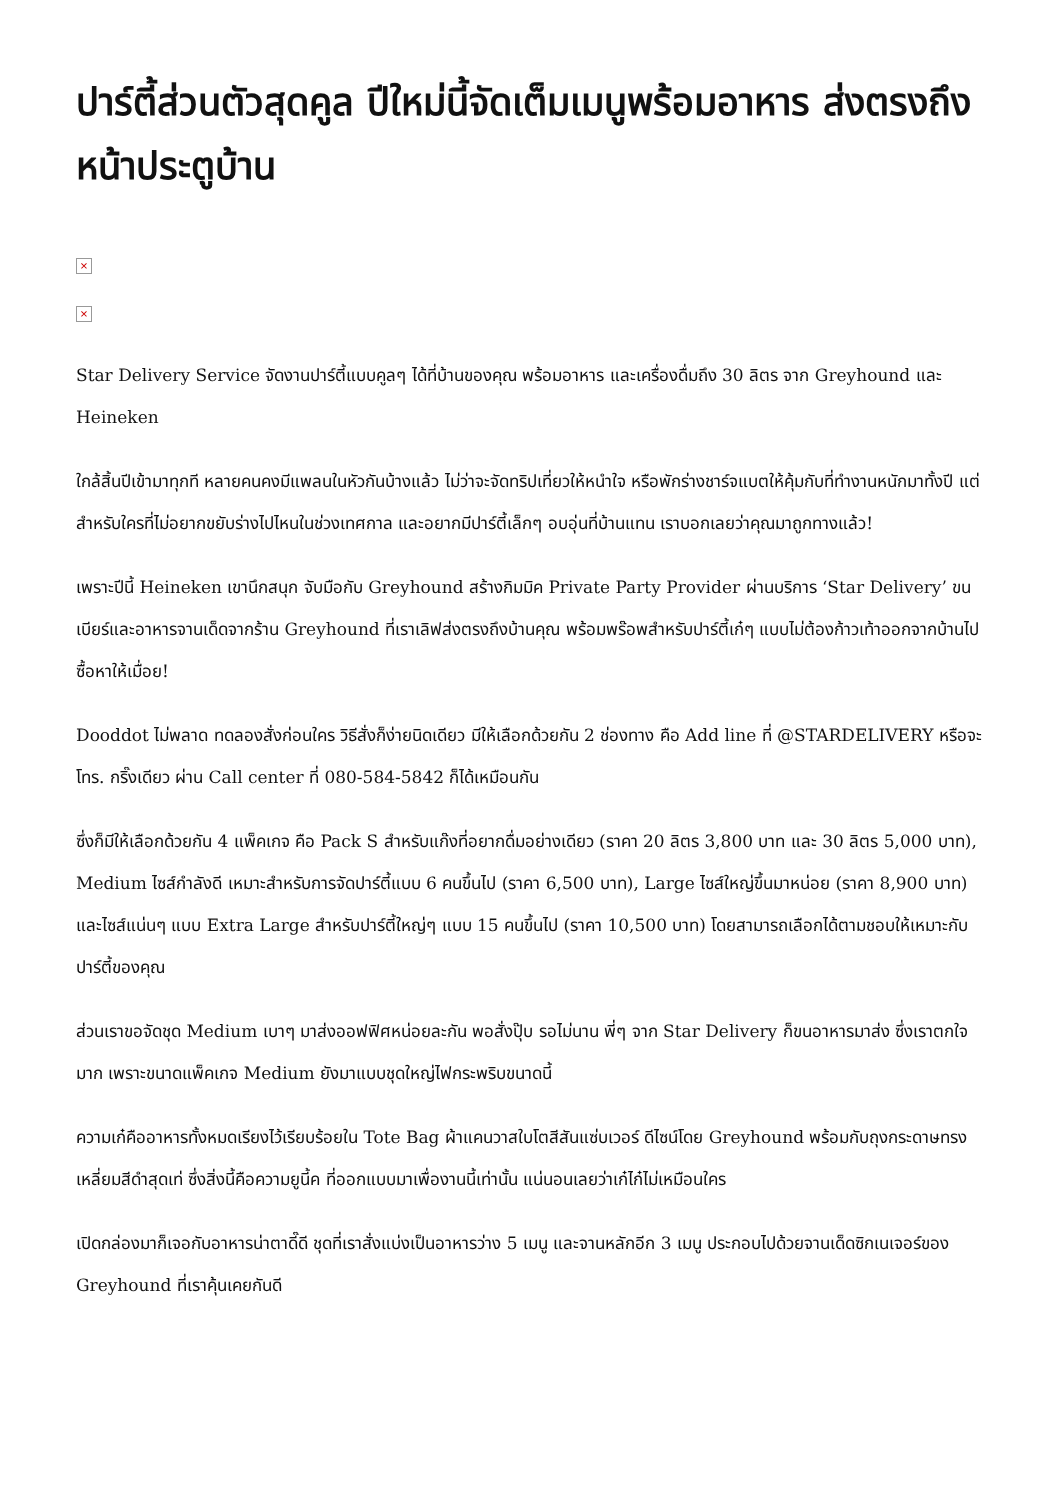ปาร์ตี้ส่วนตัวสุดคูล ปีใหม่นี้จัดเต็มเมนูพร้อมอาหาร ส่งตรงถึงหน้าประตูบ้าน
×
×
Star Delivery Service จัดงานปาร์ตี้แบบคูลๆ ได้ที่บ้านของคุณ พร้อมอาหาร และเครื่องดื่มถึง 30 ลิตร จาก Greyhound และ Heineken
ใกล้สิ้นปีเข้ามาทุกที หลายคนคงมีแพลนในหัวกันบ้างแล้ว ไม่ว่าจะจัดทริปเที่ยวให้หนำใจ หรือพักร่างชาร์จแบตให้คุ้มกับที่ทำงานหนักมาทั้งปี แต่สำหรับใครที่ไม่อยากขยับร่างไปไหนในช่วงเทศกาล และอยากมีปาร์ตี้เล็กๆ อบอุ่นที่บ้านแทน เราบอกเลยว่าคุณมาถูกทางแล้ว!
เพราะปีนี้ Heineken เขานึกสนุก จับมือกับ Greyhound สร้างกิมมิค Private Party Provider ผ่านบริการ ‘Star Delivery’ ขนเบียร์และอาหารจานเด็ดจากร้าน Greyhound ที่เราเลิฟส่งตรงถึงบ้านคุณ พร้อมพร๊อพสำหรับปาร์ตี้เก๋ๆ แบบไม่ต้องก้าวเท้าออกจากบ้านไปซื้อหาให้เมื่อย!
Dooddot ไม่พลาด ทดลองสั่งก่อนใคร วิธีสั่งก็ง่ายนิดเดียว มีให้เลือกด้วยกัน 2 ช่องทาง คือ Add line ที่ @STARDELIVERY หรือจะโทร. กริ๊งเดียว ผ่าน Call center ที่ 080-584-5842 ก็ได้เหมือนกัน
ซึ่งก็มีให้เลือกด้วยกัน 4 แพ็คเกจ คือ Pack S สำหรับแก๊งที่อยากดื่มอย่างเดียว (ราคา 20 ลิตร 3,800 บาท และ 30 ลิตร 5,000 บาท), Medium ไซส์กำลังดี เหมาะสำหรับการจัดปาร์ตี้แบบ 6 คนขึ้นไป (ราคา 6,500 บาท), Large ไซส์ใหญ่ขึ้นมาหน่อย (ราคา 8,900 บาท) และไซส์แน่นๆ แบบ Extra Large สำหรับปาร์ตี้ใหญ่ๆ แบบ 15 คนขึ้นไป (ราคา 10,500 บาท) โดยสามารถเลือกได้ตามชอบให้เหมาะกับปาร์ตี้ของคุณ
ส่วนเราขอจัดชุด Medium เบาๆ มาส่งออฟฟิศหน่อยละกัน พอสั่งปุ๊บ รอไม่นาน พี่ๆ จาก Star Delivery ก็ขนอาหารมาส่ง ซึ่งเราตกใจมาก เพราะขนาดแพ็คเกจ Medium ยังมาแบบชุดใหญ่ไฟกระพริบขนาดนี้
ความเก๋คืออาหารทั้งหมดเรียงไว้เรียบร้อยใน Tote Bag ผ้าแคนวาสใบโตสีสันแซ่บเวอร์ ดีไซน์โดย Greyhound พร้อมกับถุงกระดาษทรงเหลี่ยมสีดำสุดเท่ ซึ่งสิ่งนี้คือความยูนี้ค ที่ออกแบบมาเพื่องานนี้เท่านั้น แน่นอนเลยว่าเก๋ไก๋ไม่เหมือนใคร
เปิดกล่องมาก็เจอกับอาหารน่าตาดี๊ดี ชุดที่เราสั่งแบ่งเป็นอาหารว่าง 5 เมนู และจานหลักอีก 3 เมนู ประกอบไปด้วยจานเด็ดซิกเนเจอร์ของ Greyhound ที่เราคุ้นเคยกันดี